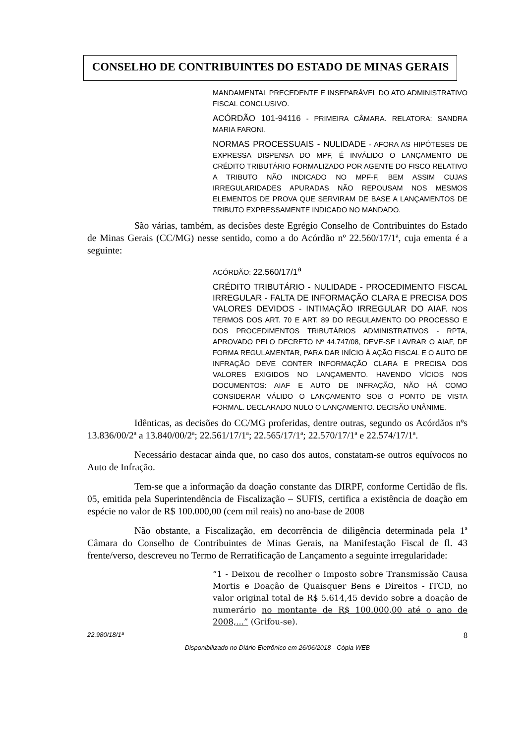CONSELHO DE CONTRIBUINTES DO ESTADO DE MINAS GERAIS
MANDAMENTAL PRECEDENTE E INSEPARÁVEL DO ATO ADMINISTRATIVO FISCAL CONCLUSIVO.
ACÓRDÃO 101-94116 - PRIMEIRA CÂMARA. RELATORA: SANDRA MARIA FARONI.
NORMAS PROCESSUAIS - NULIDADE - AFORA AS HIPÓTESES DE EXPRESSA DISPENSA DO MPF, É INVÁLIDO O LANÇAMENTO DE CRÉDITO TRIBUTÁRIO FORMALIZADO POR AGENTE DO FISCO RELATIVO A TRIBUTO NÃO INDICADO NO MPF-F, BEM ASSIM CUJAS IRREGULARIDADES APURADAS NÃO REPOUSAM NOS MESMOS ELEMENTOS DE PROVA QUE SERVIRAM DE BASE A LANÇAMENTOS DE TRIBUTO EXPRESSAMENTE INDICADO NO MANDADO.
São várias, também, as decisões deste Egrégio Conselho de Contribuintes do Estado de Minas Gerais (CC/MG) nesse sentido, como a do Acórdão nº 22.560/17/1ª, cuja ementa é a seguinte:
ACÓRDÃO: 22.560/17/1<sup>a</sup>
CRÉDITO TRIBUTÁRIO - NULIDADE - PROCEDIMENTO FISCAL IRREGULAR - FALTA DE INFORMAÇÃO CLARA E PRECISA DOS VALORES DEVIDOS - INTIMAÇÃO IRREGULAR DO AIAF. NOS TERMOS DOS ART. 70 E ART. 89 DO REGULAMENTO DO PROCESSO E DOS PROCEDIMENTOS TRIBUTÁRIOS ADMINISTRATIVOS - RPTA, APROVADO PELO DECRETO Nº 44.747/08, DEVE-SE LAVRAR O AIAF, DE FORMA REGULAMENTAR, PARA DAR INÍCIO À AÇÃO FISCAL E O AUTO DE INFRAÇÃO DEVE CONTER INFORMAÇÃO CLARA E PRECISA DOS VALORES EXIGIDOS NO LANÇAMENTO. HAVENDO VÍCIOS NOS DOCUMENTOS: AIAF E AUTO DE INFRAÇÃO, NÃO HÁ COMO CONSIDERAR VÁLIDO O LANÇAMENTO SOB O PONTO DE VISTA FORMAL. DECLARADO NULO O LANÇAMENTO. DECISÃO UNÂNIME.
Idênticas, as decisões do CC/MG proferidas, dentre outras, segundo os Acórdãos nºs 13.836/00/2ª a 13.840/00/2ª; 22.561/17/1ª; 22.565/17/1ª; 22.570/17/1ª e 22.574/17/1ª.
Necessário destacar ainda que, no caso dos autos, constatam-se outros equívocos no Auto de Infração.
Tem-se que a informação da doação constante das DIRPF, conforme Certidão de fls. 05, emitida pela Superintendência de Fiscalização – SUFIS, certifica a existência de doação em espécie no valor de R$ 100.000,00 (cem mil reais) no ano-base de 2008
Não obstante, a Fiscalização, em decorrência de diligência determinada pela 1ª Câmara do Conselho de Contribuintes de Minas Gerais, na Manifestação Fiscal de fl. 43 frente/verso, descreveu no Termo de Rerratificação de Lançamento a seguinte irregularidade:
“1 - Deixou de recolher o Imposto sobre Transmissão Causa Mortis e Doação de Quaisquer Bens e Direitos - ITCD, no valor original total de R$ 5.614,45 devido sobre a doação de numerário no montante de R$ 100.000,00 até o ano de 2008,...” (Grifou-se).
22.980/18/1ª 8
Disponibilizado no Diário Eletrônico em 26/06/2018 - Cópia WEB